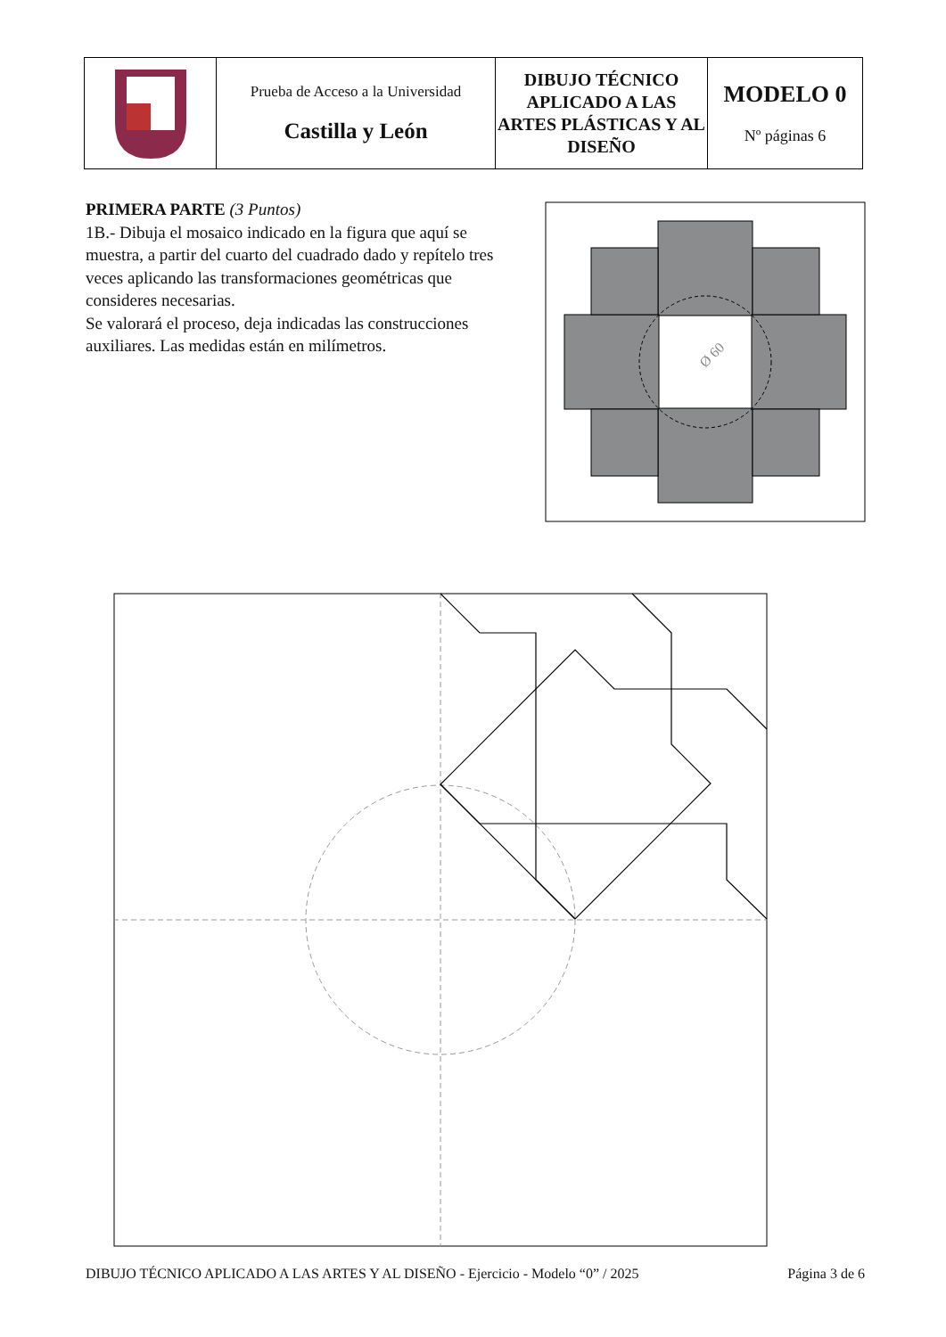| | Prueba de Acceso a la Universidad Castilla y León | DIBUJO TÉCNICO APLICADO A LAS ARTES PLÁSTICAS Y AL DISEÑO | MODELO 0 Nº páginas 6 |
PRIMERA PARTE (3 Puntos)
1B.- Dibuja el mosaico indicado en la figura que aquí se muestra, a partir del cuarto del cuadrado dado y repítelo tres veces aplicando las transformaciones geométricas que consideres necesarias.
Se valorará el proceso, deja indicadas las construcciones auxiliares. Las medidas están en milímetros.
Ø 60
DIBUJO TÉCNICO APLICADO A LAS ARTES Y AL DISEÑO - Ejercicio - Modelo “0” / 2025 Página 3 de 6